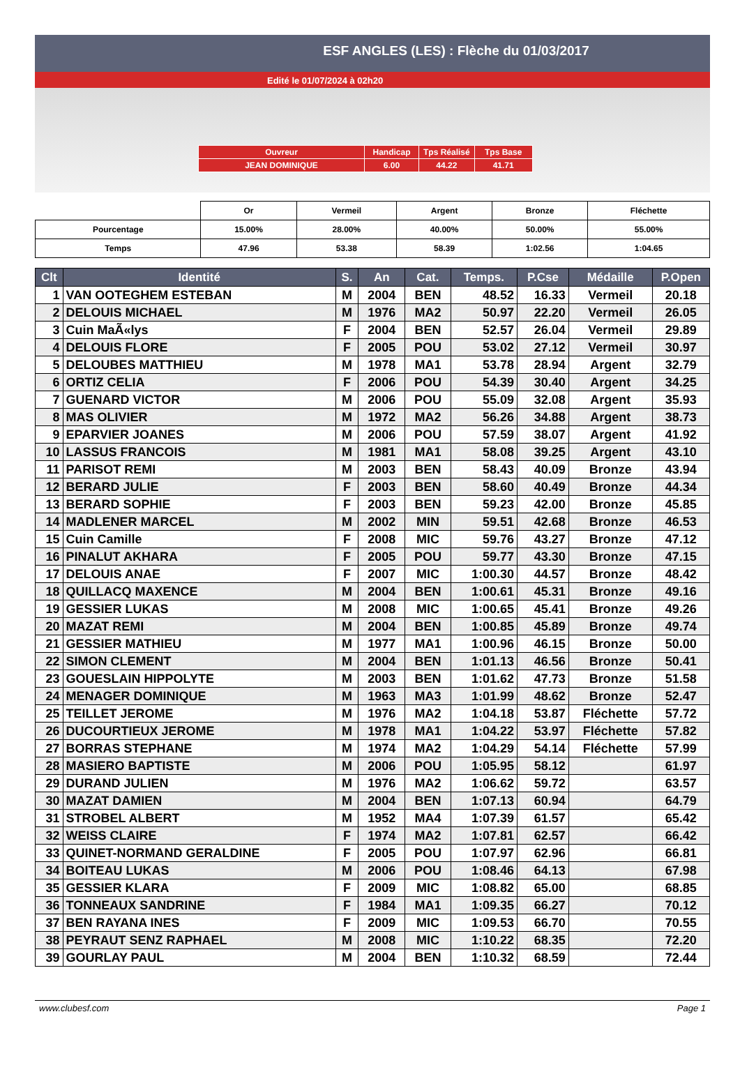ESF ANGLES (LES) : Flèche du 01/03/2017
Edité le 01/07/2024 à 02h20
| Ouvreur | Handicap | Tps Réalisé | Tps Base |
| JEAN DOMINIQUE | 6.00 | 44.22 | 41.71 |
| | Or | Vermeil | Argent | Bronze | Fléchette |
| Pourcentage | 15.00% | 28.00% | 40.00% | 50.00% | 55.00% |
| Temps | 47.96 | 53.38 | 58.39 | 1:02.56 | 1:04.65 |
| Clt | Identité | S. | An | Cat. | Temps. | P.Cse | Médaille | P.Open |
| --- | --- | --- | --- | --- | --- | --- | --- | --- |
| 1 | VAN OOTEGHEM ESTEBAN | M | 2004 | BEN | 48.52 | 16.33 | Vermeil | 20.18 |
| 2 | DELOUIS MICHAEL | M | 1976 | MA2 | 50.97 | 22.20 | Vermeil | 26.05 |
| 3 | Cuin MaÃ«lys | F | 2004 | BEN | 52.57 | 26.04 | Vermeil | 29.89 |
| 4 | DELOUIS FLORE | F | 2005 | POU | 53.02 | 27.12 | Vermeil | 30.97 |
| 5 | DELOUBES MATTHIEU | M | 1978 | MA1 | 53.78 | 28.94 | Argent | 32.79 |
| 6 | ORTIZ CELIA | F | 2006 | POU | 54.39 | 30.40 | Argent | 34.25 |
| 7 | GUENARD VICTOR | M | 2006 | POU | 55.09 | 32.08 | Argent | 35.93 |
| 8 | MAS OLIVIER | M | 1972 | MA2 | 56.26 | 34.88 | Argent | 38.73 |
| 9 | EPARVIER JOANES | M | 2006 | POU | 57.59 | 38.07 | Argent | 41.92 |
| 10 | LASSUS FRANCOIS | M | 1981 | MA1 | 58.08 | 39.25 | Argent | 43.10 |
| 11 | PARISOT REMI | M | 2003 | BEN | 58.43 | 40.09 | Bronze | 43.94 |
| 12 | BERARD JULIE | F | 2003 | BEN | 58.60 | 40.49 | Bronze | 44.34 |
| 13 | BERARD SOPHIE | F | 2003 | BEN | 59.23 | 42.00 | Bronze | 45.85 |
| 14 | MADLENER MARCEL | M | 2002 | MIN | 59.51 | 42.68 | Bronze | 46.53 |
| 15 | Cuin Camille | F | 2008 | MIC | 59.76 | 43.27 | Bronze | 47.12 |
| 16 | PINALUT AKHARA | F | 2005 | POU | 59.77 | 43.30 | Bronze | 47.15 |
| 17 | DELOUIS ANAE | F | 2007 | MIC | 1:00.30 | 44.57 | Bronze | 48.42 |
| 18 | QUILLACQ MAXENCE | M | 2004 | BEN | 1:00.61 | 45.31 | Bronze | 49.16 |
| 19 | GESSIER LUKAS | M | 2008 | MIC | 1:00.65 | 45.41 | Bronze | 49.26 |
| 20 | MAZAT REMI | M | 2004 | BEN | 1:00.85 | 45.89 | Bronze | 49.74 |
| 21 | GESSIER MATHIEU | M | 1977 | MA1 | 1:00.96 | 46.15 | Bronze | 50.00 |
| 22 | SIMON CLEMENT | M | 2004 | BEN | 1:01.13 | 46.56 | Bronze | 50.41 |
| 23 | GOUESLAIN HIPPOLYTE | M | 2003 | BEN | 1:01.62 | 47.73 | Bronze | 51.58 |
| 24 | MENAGER DOMINIQUE | M | 1963 | MA3 | 1:01.99 | 48.62 | Bronze | 52.47 |
| 25 | TEILLET JEROME | M | 1976 | MA2 | 1:04.18 | 53.87 | Fléchette | 57.72 |
| 26 | DUCOURTIEUX JEROME | M | 1978 | MA1 | 1:04.22 | 53.97 | Fléchette | 57.82 |
| 27 | BORRAS STEPHANE | M | 1974 | MA2 | 1:04.29 | 54.14 | Fléchette | 57.99 |
| 28 | MASIERO BAPTISTE | M | 2006 | POU | 1:05.95 | 58.12 | | 61.97 |
| 29 | DURAND JULIEN | M | 1976 | MA2 | 1:06.62 | 59.72 | | 63.57 |
| 30 | MAZAT DAMIEN | M | 2004 | BEN | 1:07.13 | 60.94 | | 64.79 |
| 31 | STROBEL ALBERT | M | 1952 | MA4 | 1:07.39 | 61.57 | | 65.42 |
| 32 | WEISS CLAIRE | F | 1974 | MA2 | 1:07.81 | 62.57 | | 66.42 |
| 33 | QUINET-NORMAND GERALDINE | F | 2005 | POU | 1:07.97 | 62.96 | | 66.81 |
| 34 | BOITEAU LUKAS | M | 2006 | POU | 1:08.46 | 64.13 | | 67.98 |
| 35 | GESSIER KLARA | F | 2009 | MIC | 1:08.82 | 65.00 | | 68.85 |
| 36 | TONNEAUX SANDRINE | F | 1984 | MA1 | 1:09.35 | 66.27 | | 70.12 |
| 37 | BEN RAYANA INES | F | 2009 | MIC | 1:09.53 | 66.70 | | 70.55 |
| 38 | PEYRAUT SENZ RAPHAEL | M | 2008 | MIC | 1:10.22 | 68.35 | | 72.20 |
| 39 | GOURLAY PAUL | M | 2004 | BEN | 1:10.32 | 68.59 | | 72.44 |
www.clubesf.com Page 1